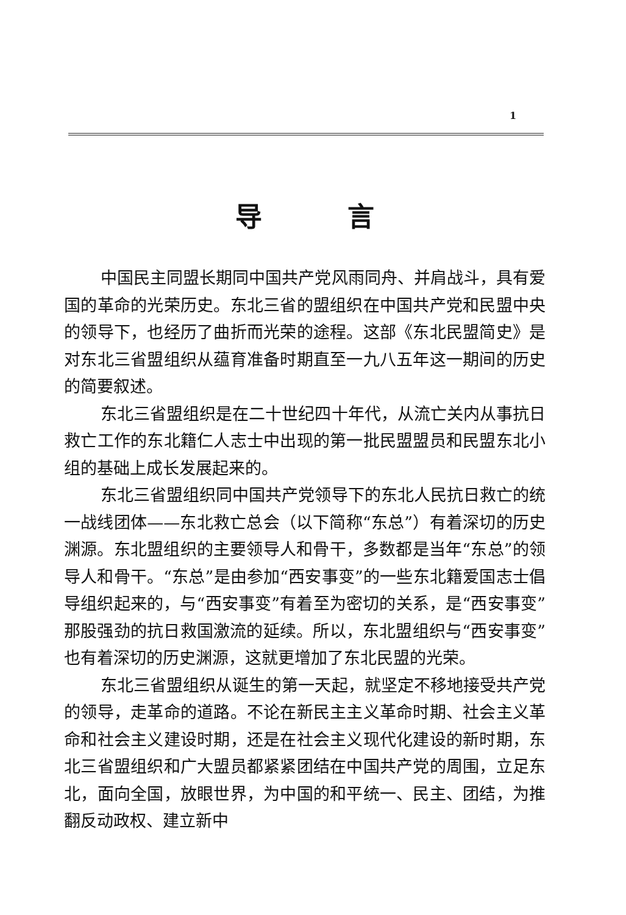1
导言
中国民主同盟长期同中国共产党风雨同舟、并肩战斗，具有爱国的革命的光荣历史。东北三省的盟组织在中国共产党和民盟中央的领导下，也经历了曲折而光荣的途程。这部《东北民盟简史》是对东北三省盟组织从蕴育准备时期直至一九八五年这一期间的历史的简要叙述。
东北三省盟组织是在二十世纪四十年代，从流亡关内从事抗日救亡工作的东北籍仁人志士中出现的第一批民盟盟员和民盟东北小组的基础上成长发展起来的。
东北三省盟组织同中国共产党领导下的东北人民抗日救亡的统一战线团体——东北救亡总会（以下简称“东总”）有着深切的历史渊源。东北盟组织的主要领导人和骨干，多数都是当年“东总”的领导人和骨干。“东总”是由参加“西安事变”的一些东北籍爱国志士倡导组织起来的，与“西安事变”有着至为密切的关系，是“西安事变”那股强劲的抗日救国激流的延续。所以，东北盟组织与“西安事变”也有着深切的历史渊源，这就更增加了东北民盟的光荣。
东北三省盟组织从诞生的第一天起，就坚定不移地接受共产党的领导，走革命的道路。不论在新民主主义革命时期、社会主义革命和社会主义建设时期，还是在社会主义现代化建设的新时期，东北三省盟组织和广大盟员都紧紧团结在中国共产党的周围，立足东北，面向全国，放眼世界，为中国的和平统一、民主、团结，为推翻反动政权、建立新中